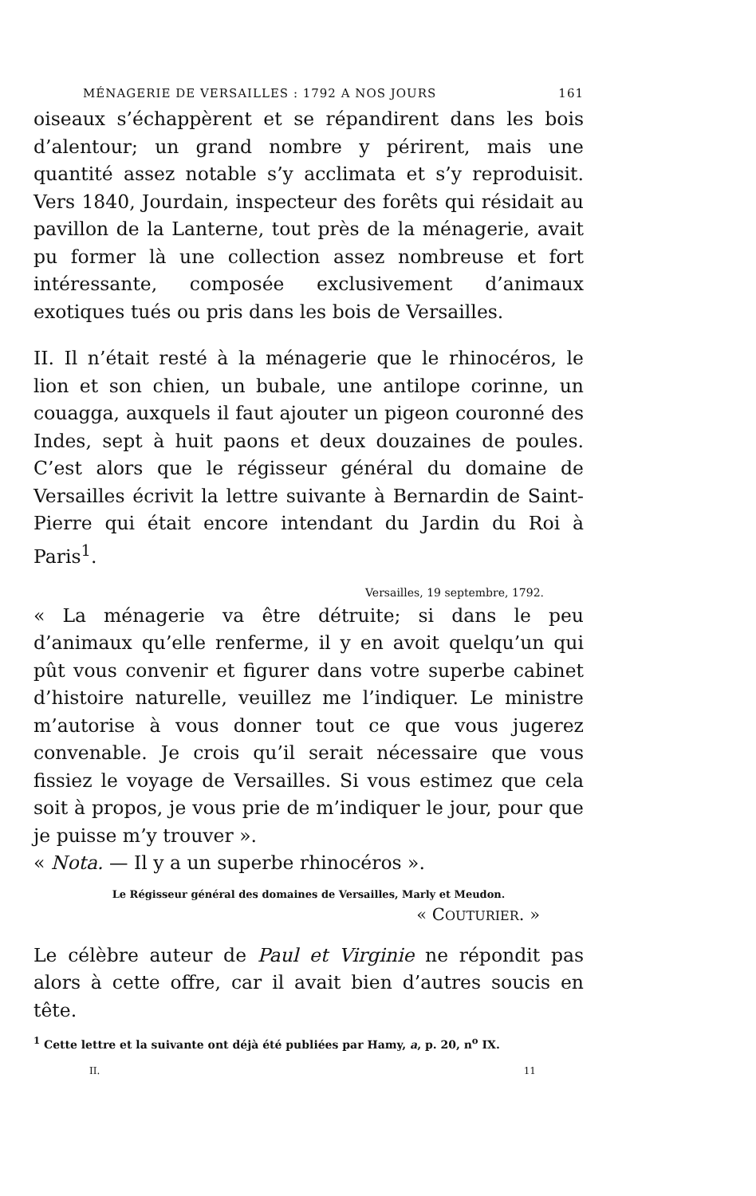MÉNAGERIE DE VERSAILLES : 1792 A NOS JOURS 161
oiseaux s’échappèrent et se répandirent dans les bois d’alentour; un grand nombre y périrent, mais une quantité assez notable s’y acclimata et s’y reproduisit. Vers 1840, Jourdain, inspecteur des forêts qui résidait au pavillon de la Lanterne, tout près de la ménagerie, avait pu former là une collection assez nombreuse et fort intéressante, composée exclusivement d’animaux exotiques tués ou pris dans les bois de Versailles.
II. Il n’était resté à la ménagerie que le rhinocéros, le lion et son chien, un bubale, une antilope corinne, un couagga, auxquels il faut ajouter un pigeon couronné des Indes, sept à huit paons et deux douzaines de poules. C’est alors que le régisseur général du domaine de Versailles écrivit la lettre suivante à Bernardin de Saint-Pierre qui était encore intendant du Jardin du Roi à Paris<sup>1</sup>.
Versailles, 19 septembre, 1792.
« La ménagerie va être détruite; si dans le peu d’animaux qu’elle renferme, il y en avoit quelqu’un qui pût vous convenir et figurer dans votre superbe cabinet d’histoire naturelle, veuillez me l’indiquer. Le ministre m’autorise à vous donner tout ce que vous jugerez convenable. Je crois qu’il serait nécessaire que vous fissiez le voyage de Versailles. Si vous estimez que cela soit à propos, je vous prie de m’indiquer le jour, pour que je puisse m’y trouver ».
« Nota. — Il y a un superbe rhinocéros ».
Le Régisseur général des domaines de Versailles, Marly et Meudon.
« COUTURIER. »
Le célèbre auteur de Paul et Virginie ne répondit pas alors à cette offre, car il avait bien d’autres soucis en tête.
<sup>1</sup> Cette lettre et la suivante ont déjà été publiées par Hamy, a, p. 20, n<sup>o</sup> IX.
II. 11